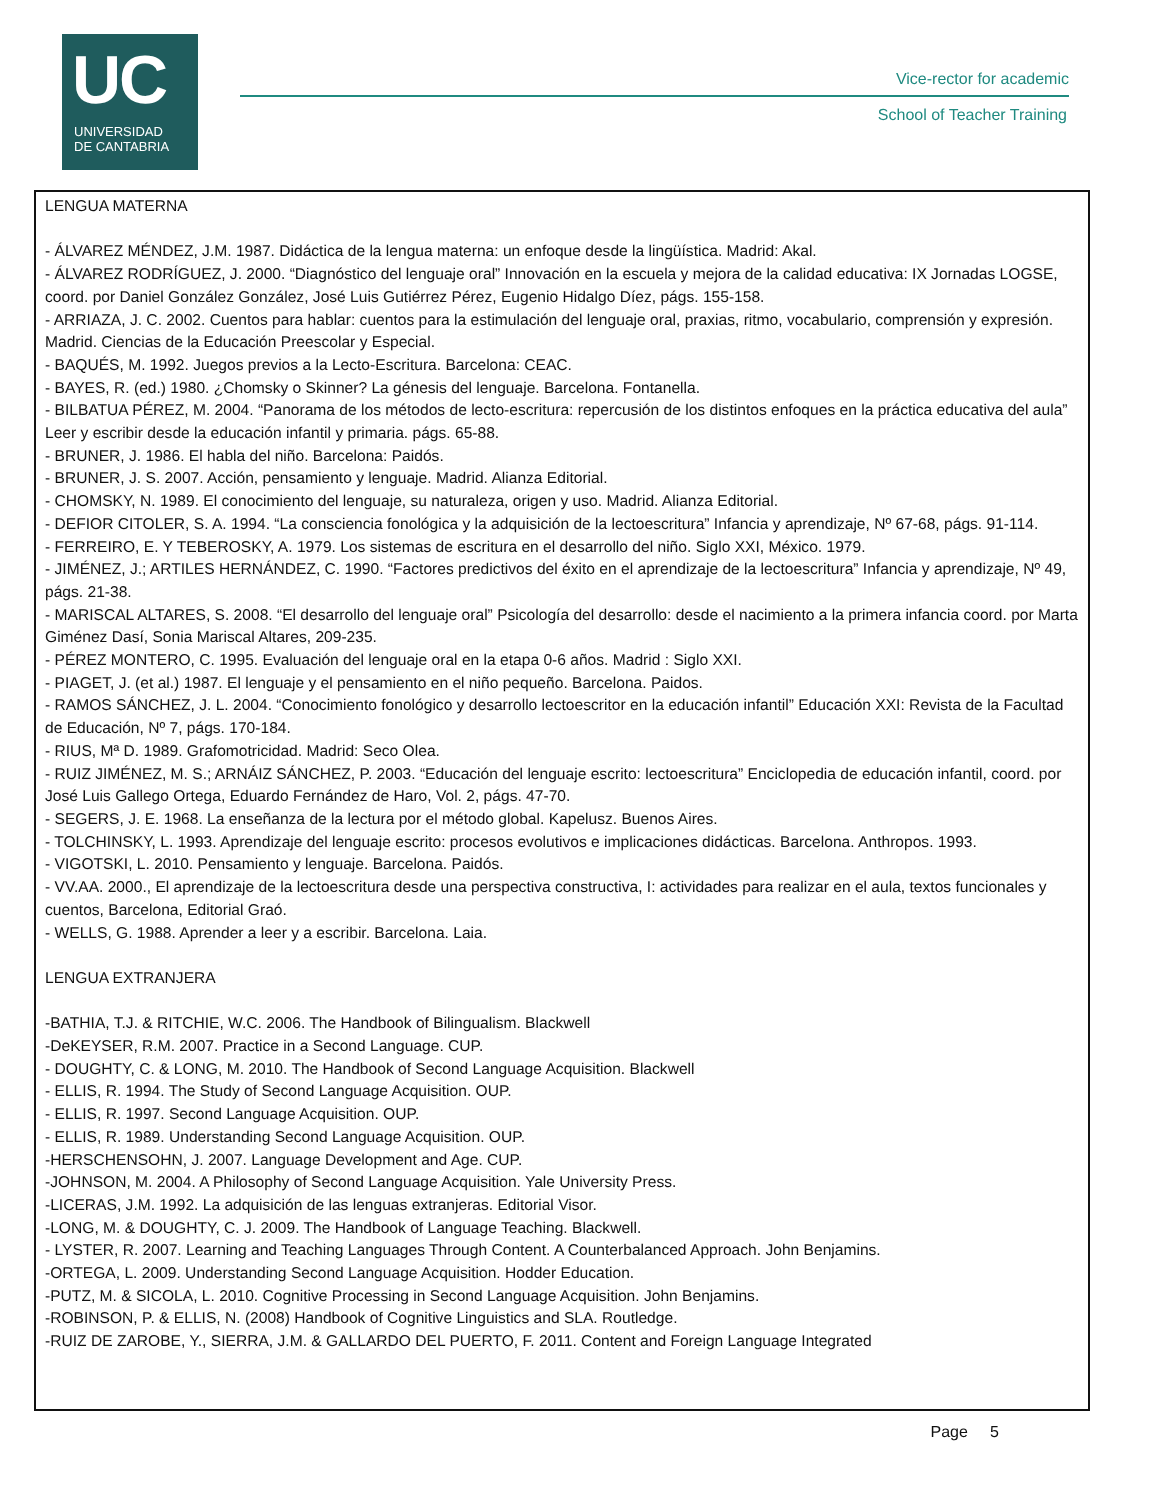UC
UNIVERSIDAD
DE CANTABRIA
Vice-rector for academic
School of Teacher Training
LENGUA MATERNA
- ÁLVAREZ MÉNDEZ, J.M. 1987. Didáctica de la lengua materna: un enfoque desde la lingüística. Madrid: Akal.
- ÁLVAREZ RODRÍGUEZ, J. 2000. “Diagnóstico del lenguaje oral” Innovación en la escuela y mejora de la calidad educativa: IX Jornadas LOGSE, coord. por Daniel González González, José Luis Gutiérrez Pérez, Eugenio Hidalgo Díez, págs. 155-158.
- ARRIAZA, J. C. 2002. Cuentos para hablar: cuentos para la estimulación del lenguaje oral, praxias, ritmo, vocabulario, comprensión y expresión. Madrid. Ciencias de la Educación Preescolar y Especial.
- BAQUÉS, M. 1992. Juegos previos a la Lecto-Escritura. Barcelona: CEAC.
- BAYES, R. (ed.) 1980. ¿Chomsky o Skinner? La génesis del lenguaje. Barcelona. Fontanella.
- BILBATUA PÉREZ, M. 2004. “Panorama de los métodos de lecto-escritura: repercusión de los distintos enfoques en la práctica educativa del aula” Leer y escribir desde la educación infantil y primaria. págs. 65-88.
- BRUNER, J. 1986. El habla del niño. Barcelona: Paidós.
- BRUNER, J. S. 2007. Acción, pensamiento y lenguaje. Madrid. Alianza Editorial.
- CHOMSKY, N. 1989. El conocimiento del lenguaje, su naturaleza, origen y uso. Madrid. Alianza Editorial.
- DEFIOR CITOLER, S. A. 1994. “La consciencia fonológica y la adquisición de la lectoescritura” Infancia y aprendizaje, Nº 67-68, págs. 91-114.
- FERREIRO, E. Y TEBEROSKY, A. 1979. Los sistemas de escritura en el desarrollo del niño. Siglo XXI, México. 1979.
- JIMÉNEZ, J.; ARTILES HERNÁNDEZ, C. 1990. “Factores predictivos del éxito en el aprendizaje de la lectoescritura” Infancia y aprendizaje, Nº 49, págs. 21-38.
- MARISCAL ALTARES, S. 2008. “El desarrollo del lenguaje oral” Psicología del desarrollo: desde el nacimiento a la primera infancia coord. por Marta Giménez Dasí, Sonia Mariscal Altares, 209-235.
- PÉREZ MONTERO, C. 1995. Evaluación del lenguaje oral en la etapa 0-6 años. Madrid : Siglo XXI.
- PIAGET, J. (et al.) 1987. El lenguaje y el pensamiento en el niño pequeño. Barcelona. Paidos.
- RAMOS SÁNCHEZ, J. L. 2004. “Conocimiento fonológico y desarrollo lectoescritor en la educación infantil” Educación XXI: Revista de la Facultad de Educación, Nº 7, págs. 170-184.
- RIUS, Mª D. 1989. Grafomotricidad. Madrid: Seco Olea.
- RUIZ JIMÉNEZ, M. S.; ARNÁIZ SÁNCHEZ, P. 2003. “Educación del lenguaje escrito: lectoescritura” Enciclopedia de educación infantil, coord. por José Luis Gallego Ortega, Eduardo Fernández de Haro, Vol. 2, págs. 47-70.
- SEGERS, J. E. 1968. La enseñanza de la lectura por el método global. Kapelusz. Buenos Aires.
- TOLCHINSKY, L. 1993. Aprendizaje del lenguaje escrito: procesos evolutivos e implicaciones didácticas. Barcelona. Anthropos. 1993.
- VIGOTSKI, L. 2010. Pensamiento y lenguaje. Barcelona. Paidós.
- VV.AA. 2000., El aprendizaje de la lectoescritura desde una perspectiva constructiva, I: actividades para realizar en el aula, textos funcionales y cuentos, Barcelona, Editorial Graó.
- WELLS, G. 1988. Aprender a leer y a escribir. Barcelona. Laia.
LENGUA EXTRANJERA
-BATHIA, T.J. & RITCHIE, W.C. 2006. The Handbook of Bilingualism. Blackwell
-DeKEYSER, R.M. 2007. Practice in a Second Language. CUP.
- DOUGHTY, C. & LONG, M. 2010. The Handbook of Second Language Acquisition. Blackwell
- ELLIS, R. 1994. The Study of Second Language Acquisition. OUP.
- ELLIS, R. 1997. Second Language Acquisition. OUP.
- ELLIS, R. 1989. Understanding Second Language Acquisition. OUP.
-HERSCHENSOHN, J. 2007. Language Development and Age. CUP.
-JOHNSON, M. 2004. A Philosophy of Second Language Acquisition. Yale University Press.
-LICERAS, J.M. 1992. La adquisición de las lenguas extranjeras. Editorial Visor.
-LONG, M. & DOUGHTY, C. J. 2009. The Handbook of Language Teaching. Blackwell.
- LYSTER, R. 2007. Learning and Teaching Languages Through Content. A Counterbalanced Approach. John Benjamins.
-ORTEGA, L. 2009. Understanding Second Language Acquisition. Hodder Education.
-PUTZ, M. & SICOLA, L. 2010. Cognitive Processing in Second Language Acquisition. John Benjamins.
-ROBINSON, P. & ELLIS, N. (2008) Handbook of Cognitive Linguistics and SLA. Routledge.
-RUIZ DE ZAROBE, Y., SIERRA, J.M. & GALLARDO DEL PUERTO, F. 2011. Content and Foreign Language Integrated
Page 5